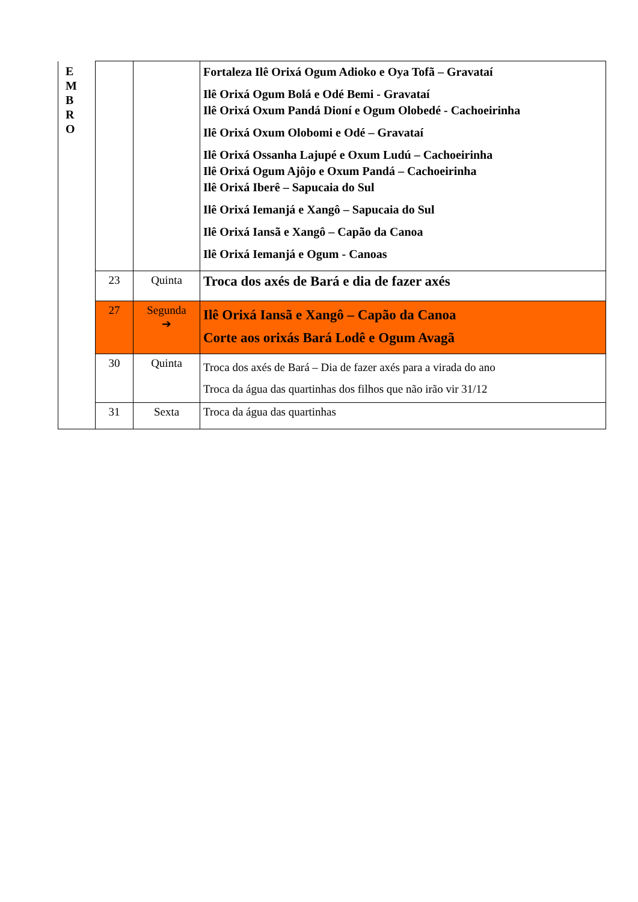| E M B R O | | | Fortaleza Ilê Orixá Ogum Adioko e Oya Tofã – Gravataí Ilê Orixá Ogum Bolá e Odé Bemi - Gravataí Ilê Orixá Oxum Pandá Dioní e Ogum Olobedé - Cachoeirinha Ilê Orixá Oxum Olobomi e Odé – Gravataí Ilê Orixá Ossanha Lajupé e Oxum Ludú – Cachoeirinha Ilê Orixá Ogum Ajôjo e Oxum Pandá – Cachoeirinha Ilê Orixá Iberê – Sapucaia do Sul Ilê Orixá Iemanjá e Xangô – Sapucaia do Sul Ilê Orixá Iansã e Xangô – Capão da Canoa Ilê Orixá Iemanjá e Ogum - Canoas |
| | 23 | Quinta | Troca dos axés de Bará e dia de fazer axés |
| | 27 | Segunda ➔ | Ilê Orixá Iansã e Xangô – Capão da Canoa Corte aos orixás Bará Lodê e Ogum Avagã |
| | 30 | Quinta | Troca dos axés de Bará – Dia de fazer axés para a virada do ano Troca da água das quartinhas dos filhos que não irão vir 31/12 |
| | 31 | Sexta | Troca da água das quartinhas |